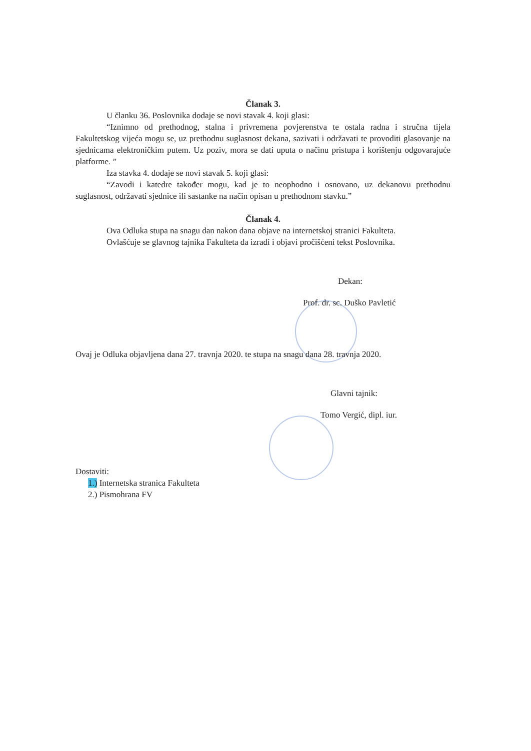Članak 3.
U članku 36. Poslovnika dodaje se novi stavak 4. koji glasi:
“Iznimno od prethodnog, stalna i privremena povjerenstva te ostala radna i stručna tijela Fakultetskog vijeća mogu se, uz prethodnu suglasnost dekana, sazivati i održavati te provoditi glasovanje na sjednicama elektroničkim putem. Uz poziv, mora se dati uputa o načinu pristupa i korištenju odgovarajuće platforme. ”
Iza stavka 4. dodaje se novi stavak 5. koji glasi:
“Zavodi i katedre također mogu, kad je to neophodno i osnovano, uz dekanovu prethodnu suglasnost, održavati sjednice ili sastanke na način opisan u prethodnom stavku.”
Članak 4.
Ova Odluka stupa na snagu dan nakon dana objave na internetskoj stranici Fakulteta.
Ovlašćuje se glavnog tajnika Fakulteta da izradi i objavi pročišćeni tekst Poslovnika.
Dekan:
Prof. dr. sc. Duško Pavletić
Ovaj je Odluka objavljena dana 27. travnja 2020. te stupa na snagu dana 28. travnja 2020.
Glavni tajnik:
Tomo Vergić, dipl. iur.
Dostaviti:
1.) Internetska stranica Fakulteta
2.) Pismohrana FV